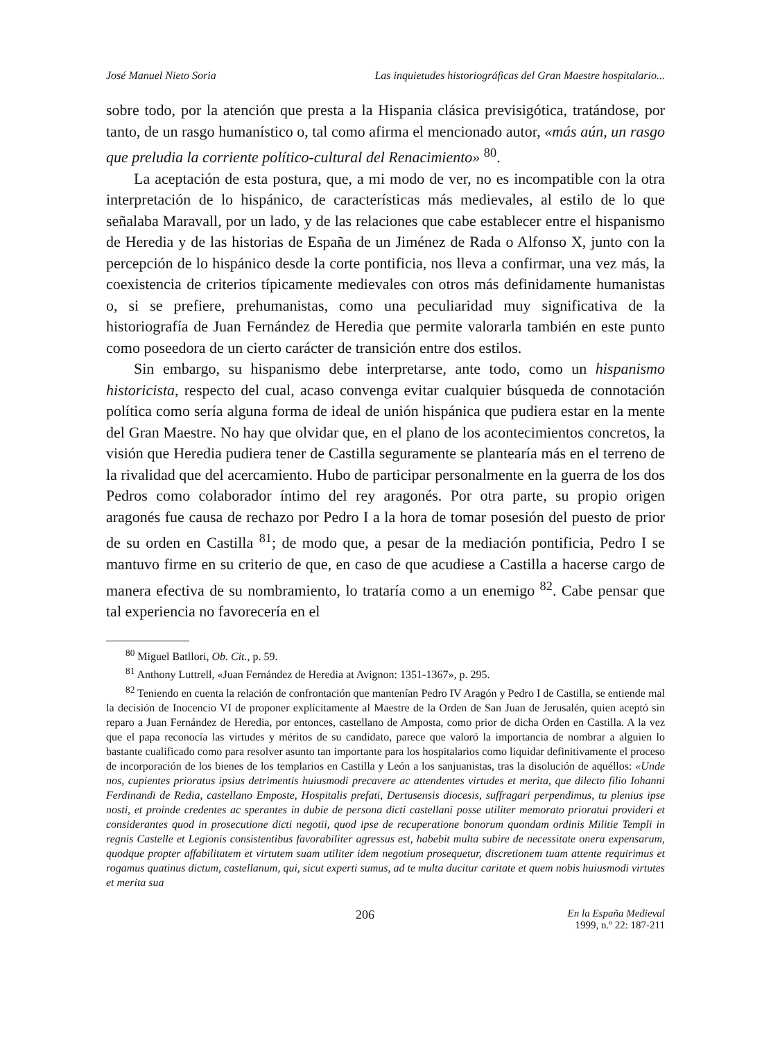José Manuel Nieto Soria Las inquietudes historiográficas del Gran Maestre hospitalario...
sobre todo, por la atención que presta a la Hispania clásica previsigótica, tratándose, por tanto, de un rasgo humanístico o, tal como afirma el mencionado autor, «más aún, un rasgo que preludia la corriente político-cultural del Renacimiento» <sup>80</sup>.
La aceptación de esta postura, que, a mi modo de ver, no es incompatible con la otra interpretación de lo hispánico, de características más medievales, al estilo de lo que señalaba Maravall, por un lado, y de las relaciones que cabe establecer entre el hispanismo de Heredia y de las historias de España de un Jiménez de Rada o Alfonso X, junto con la percepción de lo hispánico desde la corte pontificia, nos lleva a confirmar, una vez más, la coexistencia de criterios típicamente medievales con otros más definidamente humanistas o, si se prefiere, prehumanistas, como una peculiaridad muy significativa de la historiografía de Juan Fernández de Heredia que permite valorarla también en este punto como poseedora de un cierto carácter de transición entre dos estilos.
Sin embargo, su hispanismo debe interpretarse, ante todo, como un hispanismo historicista, respecto del cual, acaso convenga evitar cualquier búsqueda de connotación política como sería alguna forma de ideal de unión hispánica que pudiera estar en la mente del Gran Maestre. No hay que olvidar que, en el plano de los acontecimientos concretos, la visión que Heredia pudiera tener de Castilla seguramente se plantearía más en el terreno de la rivalidad que del acercamiento. Hubo de participar personalmente en la guerra de los dos Pedros como colaborador íntimo del rey aragonés. Por otra parte, su propio origen aragonés fue causa de rechazo por Pedro I a la hora de tomar posesión del puesto de prior de su orden en Castilla <sup>81</sup>; de modo que, a pesar de la mediación pontificia, Pedro I se mantuvo firme en su criterio de que, en caso de que acudiese a Castilla a hacerse cargo de manera efectiva de su nombramiento, lo trataría como a un enemigo <sup>82</sup>. Cabe pensar que tal experiencia no favorecería en el
<sup>80</sup> Miguel Batllori, Ob. Cit., p. 59.
<sup>81</sup> Anthony Luttrell, «Juan Fernández de Heredia at Avignon: 1351-1367», p. 295.
<sup>82</sup> Teniendo en cuenta la relación de confrontación que mantenían Pedro IV Aragón y Pedro I de Castilla, se entiende mal la decisión de Inocencio VI de proponer explícitamente al Maestre de la Orden de San Juan de Jerusalén, quien aceptó sin reparo a Juan Fernández de Heredia, por entonces, castellano de Amposta, como prior de dicha Orden en Castilla. A la vez que el papa reconocía las virtudes y méritos de su candidato, parece que valoró la importancia de nombrar a alguien lo bastante cualificado como para resolver asunto tan importante para los hospitalarios como liquidar definitivamente el proceso de incorporación de los bienes de los templarios en Castilla y León a los sanjuanistas, tras la disolución de aquéllos: «Unde nos, cupientes prioratus ipsius detrimentis huiusmodi precavere ac attendentes virtudes et merita, que dilecto filio Iohanni Ferdinandi de Redia, castellano Emposte, Hospitalis prefati, Dertusensis diocesis, suffragari perpendimus, tu plenius ipse nosti, et proinde credentes ac sperantes in dubie de persona dicti castellani posse utiliter memorato prioratui provideri et considerantes quod in prosecutione dicti negotii, quod ipse de recuperatione bonorum quondam ordinis Militie Templi in regnis Castelle et Legionis consistentibus favorabiliter agressus est, habebit multa subire de necessitate onera expensarum, quodque propter affabilitatem et virtutem suam utiliter idem negotium prosequetur, discretionem tuam attente requirimus et rogamus quatinus dictum, castellanum, qui, sicut experti sumus, ad te multa ducitur caritate et quem nobis huiusmodi virtutes et merita sua
206 En la España Medieval
1999, n.º 22: 187-211